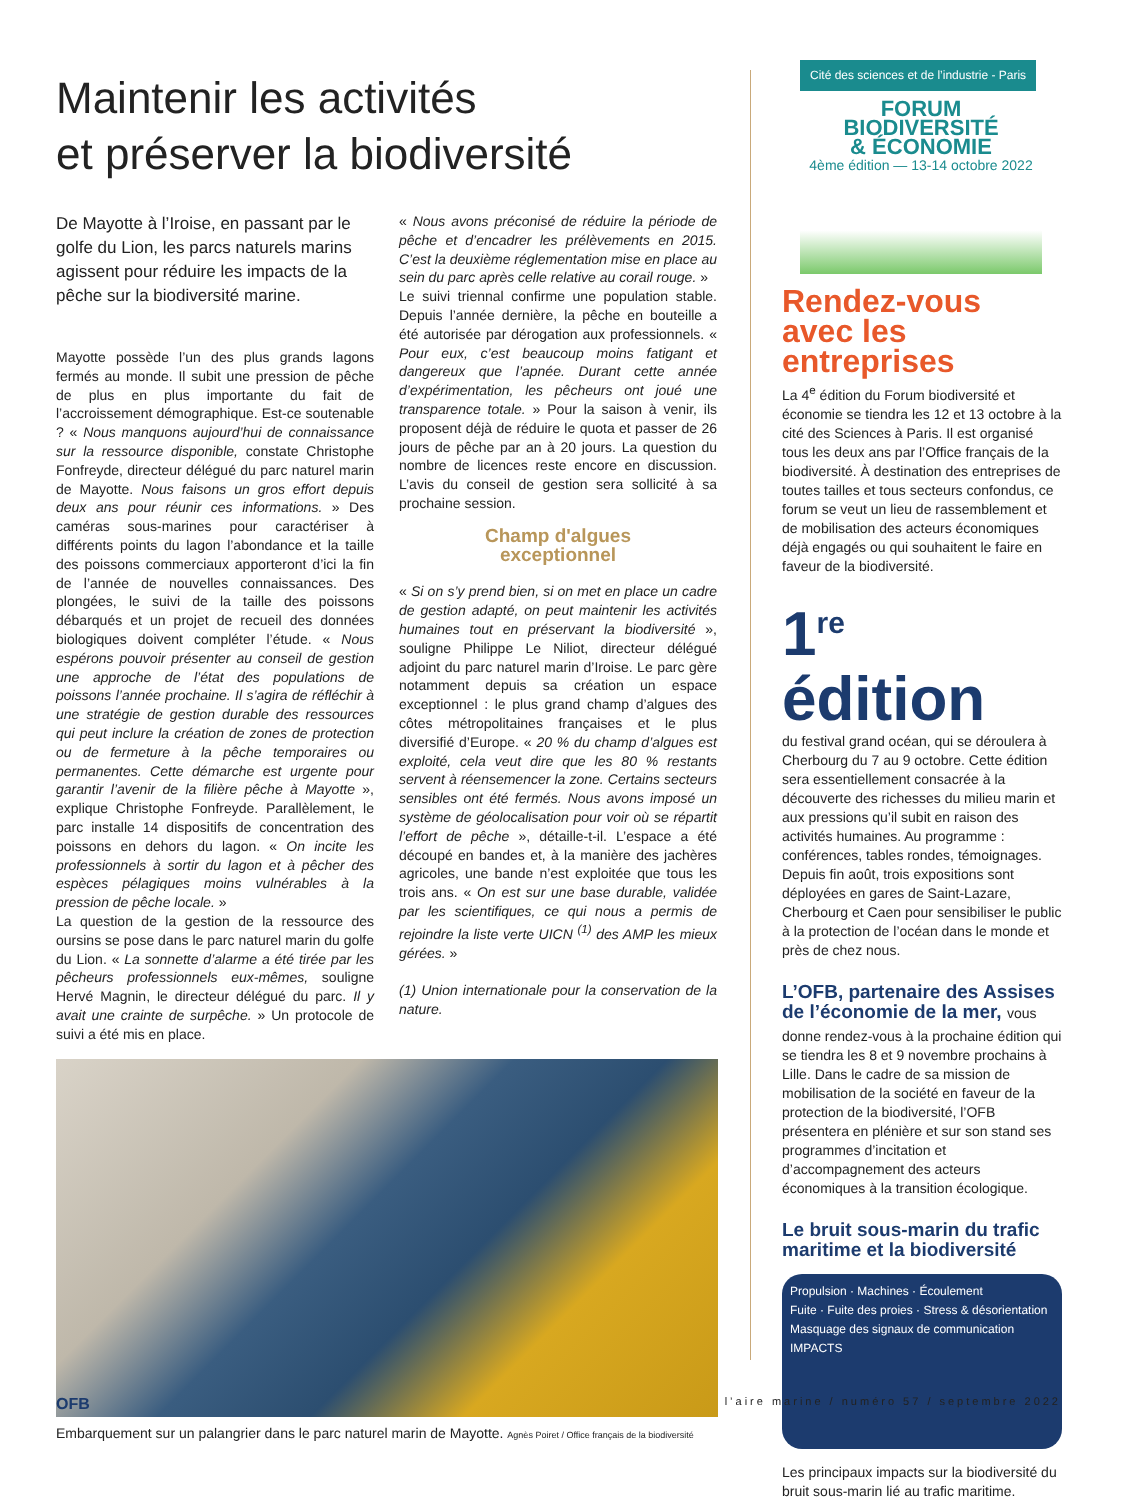Maintenir les activités
et préserver la biodiversité
De Mayotte à l’Iroise, en passant par le golfe du Lion, les parcs naturels marins agissent pour réduire les impacts de la pêche sur la biodiversité marine.
Mayotte possède l’un des plus grands lagons fermés au monde. Il subit une pression de pêche de plus en plus importante du fait de l’accroissement démographique. Est-ce soutenable ? « Nous manquons aujourd’hui de connaissance sur la ressource disponible, constate Christophe Fonfreyde, directeur délégué du parc naturel marin de Mayotte. Nous faisons un gros effort depuis deux ans pour réunir ces informations. » Des caméras sous-marines pour caractériser à différents points du lagon l’abondance et la taille des poissons commerciaux apporteront d’ici la fin de l’année de nouvelles connaissances. Des plongées, le suivi de la taille des poissons débarqués et un projet de recueil des données biologiques doivent compléter l’étude. « Nous espérons pouvoir présenter au conseil de gestion une approche de l’état des populations de poissons l’année prochaine. Il s’agira de réfléchir à une stratégie de gestion durable des ressources qui peut inclure la création de zones de protection ou de fermeture à la pêche temporaires ou permanentes. Cette démarche est urgente pour garantir l’avenir de la filière pêche à Mayotte », explique Christophe Fonfreyde. Parallèlement, le parc installe 14 dispositifs de concentration des poissons en dehors du lagon. « On incite les professionnels à sortir du lagon et à pêcher des espèces pélagiques moins vulnérables à la pression de pêche locale. »
La question de la gestion de la ressource des oursins se pose dans le parc naturel marin du golfe du Lion. « La sonnette d’alarme a été tirée par les pêcheurs professionnels eux-mêmes, souligne Hervé Magnin, le directeur délégué du parc. Il y avait une crainte de surpêche. » Un protocole de suivi a été mis en place.
« Nous avons préconisé de réduire la période de pêche et d’encadrer les prélèvements en 2015. C’est la deuxième réglementation mise en place au sein du parc après celle relative au corail rouge. »
Le suivi triennal confirme une population stable. Depuis l’année dernière, la pêche en bouteille a été autorisée par dérogation aux professionnels. « Pour eux, c’est beaucoup moins fatigant et dangereux que l’apnée. Durant cette année d’expérimentation, les pêcheurs ont joué une transparence totale. » Pour la saison à venir, ils proposent déjà de réduire le quota et passer de 26 jours de pêche par an à 20 jours. La question du nombre de licences reste encore en discussion. L’avis du conseil de gestion sera sollicité à sa prochaine session.
Champ d'algues
exceptionnel
« Si on s’y prend bien, si on met en place un cadre de gestion adapté, on peut maintenir les activités humaines tout en préservant la biodiversité », souligne Philippe Le Niliot, directeur délégué adjoint du parc naturel marin d’Iroise. Le parc gère notamment depuis sa création un espace exceptionnel : le plus grand champ d’algues des côtes métropolitaines françaises et le plus diversifié d’Europe. « 20 % du champ d’algues est exploité, cela veut dire que les 80 % restants servent à réensemencer la zone. Certains secteurs sensibles ont été fermés. Nous avons imposé un système de géolocalisation pour voir où se répartit l’effort de pêche », détaille-t-il. L’espace a été découpé en bandes et, à la manière des jachères agricoles, une bande n’est exploitée que tous les trois ans. « On est sur une base durable, validée par les scientifiques, ce qui nous a permis de rejoindre la liste verte UICN <sup>(1)</sup> des AMP les mieux gérées. »
(1) Union internationale pour la conservation de la nature.
Embarquement sur un palangrier dans le parc naturel marin de Mayotte. Agnès Poiret / Office français de la biodiversité
Cité des sciences et de l’industrie - Paris
FORUM
BIODIVERSITÉ
& ÉCONOMIE
4ème édition — 13-14 octobre 2022
Rendez-vous
avec les entreprises
La 4<sup>e</sup> édition du Forum biodiversité et économie se tiendra les 12 et 13 octobre à la cité des Sciences à Paris. Il est organisé tous les deux ans par l’Office français de la biodiversité. À destination des entreprises de toutes tailles et tous secteurs confondus, ce forum se veut un lieu de rassemblement et de mobilisation des acteurs économiques déjà engagés ou qui souhaitent le faire en faveur de la biodiversité.
1<sup>re</sup> édition
du festival grand océan, qui se déroulera à Cherbourg du 7 au 9 octobre. Cette édition sera essentiellement consacrée à la découverte des richesses du milieu marin et aux pressions qu’il subit en raison des activités humaines. Au programme : conférences, tables rondes, témoignages. Depuis fin août, trois expositions sont déployées en gares de Saint-Lazare, Cherbourg et Caen pour sensibiliser le public à la protection de l’océan dans le monde et près de chez nous.
L’OFB, partenaire des Assises de l’économie de la mer, vous
donne rendez-vous à la prochaine édition qui se tiendra les 8 et 9 novembre prochains à Lille. Dans le cadre de sa mission de mobilisation de la société en faveur de la protection de la biodiversité, l’OFB présentera en plénière et sur son stand ses programmes d’incitation et d’accompagnement des acteurs économiques à la transition écologique.
Le bruit sous-marin du trafic maritime et la biodiversité
Propulsion · Machines · Écoulement
Fuite · Fuite des proies · Stress & désorientation
Masquage des signaux de communication
IMPACTS
Les principaux impacts sur la biodiversité du bruit sous-marin lié au trafic maritime.
OFB l’aire marine / numéro 57 / septembre 2022